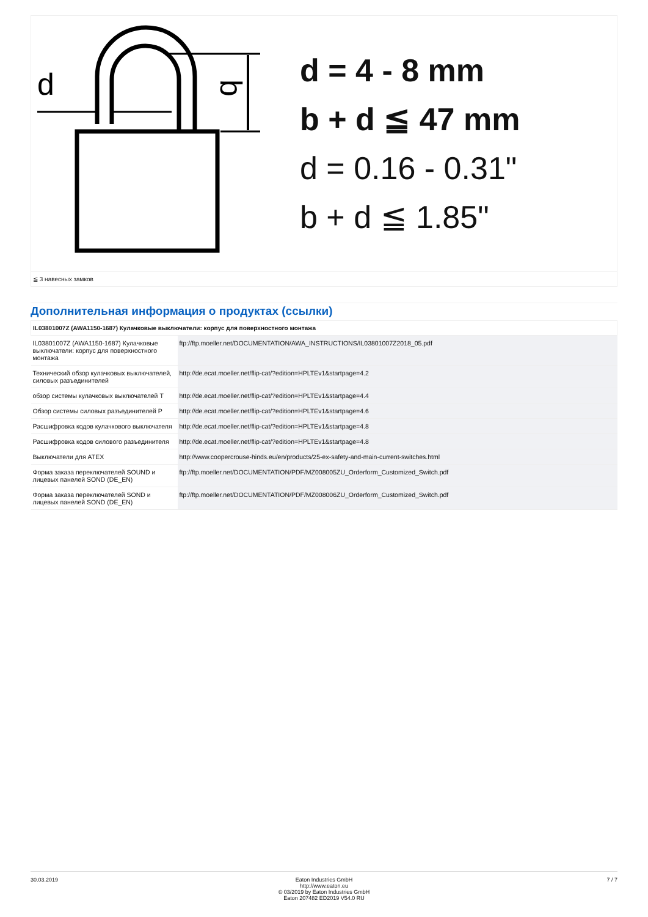d
b
d = 4 - 8 mm
b + d ≦ 47 mm
d = 0.16 - 0.31"
b + d ≦ 1.85"
≦ 3 навесных замков
Дополнительная информация о продуктах (ссылки)
| IL03801007Z (AWA1150-1687) Кулачковые выключатели: корпус для поверхностного монтажа | |
| --- | --- |
| IL03801007Z (AWA1150-1687) Кулачковые выключатели: корпус для поверхностного монтажа | ftp://ftp.moeller.net/DOCUMENTATION/AWA_INSTRUCTIONS/IL03801007Z2018_05.pdf |
| Технический обзор кулачковых выключателей, силовых разъединителей | http://de.ecat.moeller.net/flip-cat/?edition=HPLTEv1&startpage=4.2 |
| обзор системы кулачковых выключателей T | http://de.ecat.moeller.net/flip-cat/?edition=HPLTEv1&startpage=4.4 |
| Обзор системы силовых разъединителей P | http://de.ecat.moeller.net/flip-cat/?edition=HPLTEv1&startpage=4.6 |
| Расшифровка кодов кулачкового выключателя | http://de.ecat.moeller.net/flip-cat/?edition=HPLTEv1&startpage=4.8 |
| Расшифровка кодов силового разъединителя | http://de.ecat.moeller.net/flip-cat/?edition=HPLTEv1&startpage=4.8 |
| Выключатели для ATEX | http://www.coopercrouse-hinds.eu/en/products/25-ex-safety-and-main-current-switches.html |
| Форма заказа переключателей SOUND и лицевых панелей SOND (DE_EN) | ftp://ftp.moeller.net/DOCUMENTATION/PDF/MZ008005ZU_Orderform_Customized_Switch.pdf |
| Форма заказа переключателей SOND и лицевых панелей SOND (DE_EN) | ftp://ftp.moeller.net/DOCUMENTATION/PDF/MZ008006ZU_Orderform_Customized_Switch.pdf |
30.03.2019 Eaton Industries GmbH
http://www.eaton.eu
© 03/2019 by Eaton Industries GmbH
Eaton 207482 ED2019 V54.0 RU
7 / 7